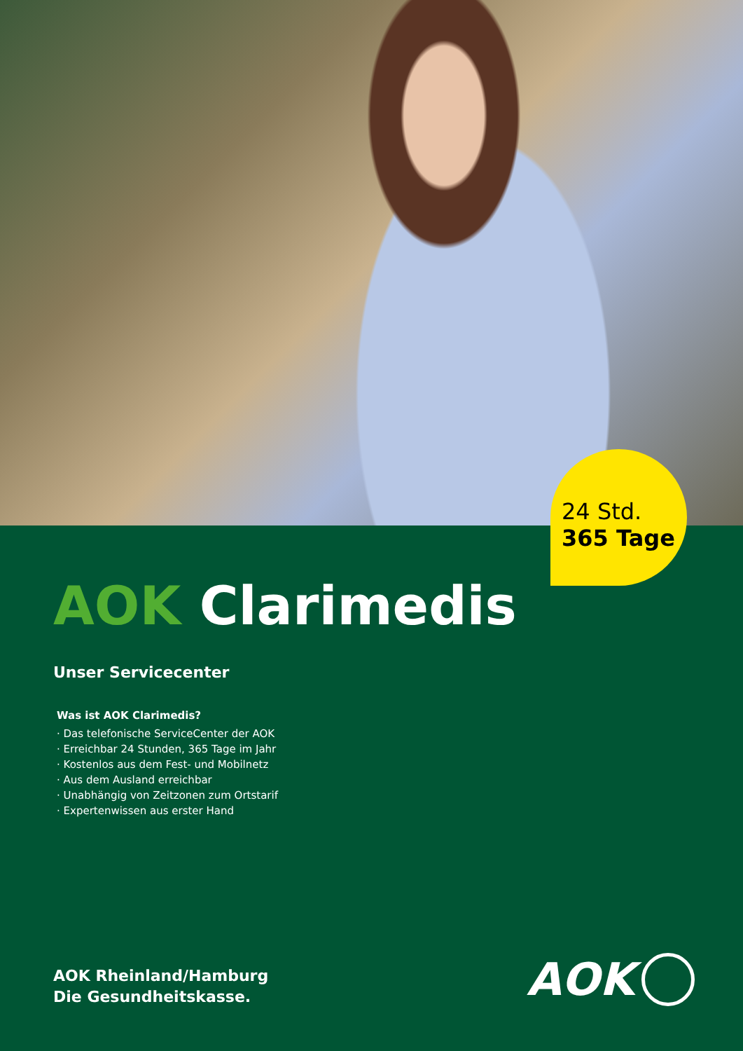24 Std.
365 Tage
AOK Clarimedis
Unser Servicecenter
Was ist AOK Clarimedis?
· Das telefonische ServiceCenter der AOK
· Erreichbar 24 Stunden, 365 Tage im Jahr
· Kostenlos aus dem Fest- und Mobilnetz
· Aus dem Ausland erreichbar
· Unabhängig von Zeitzonen zum Ortstarif
· Expertenwissen aus erster Hand
AOK Rheinland/Hamburg
Die Gesundheitskasse.
AOK